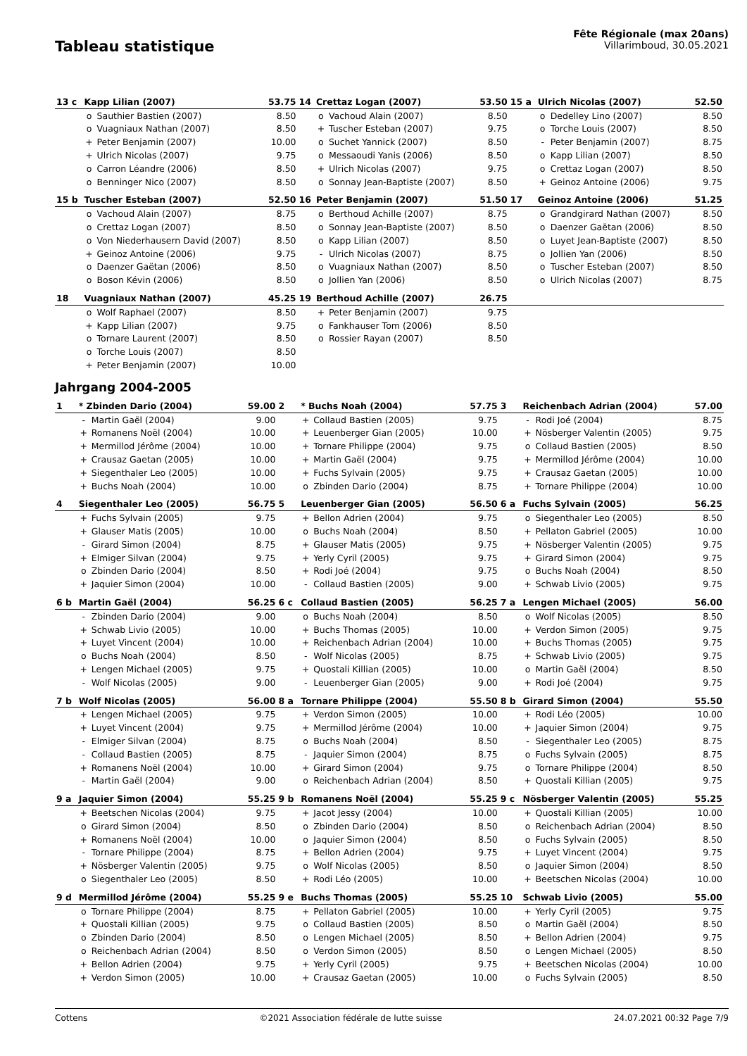Tableau statistique
Fête Régionale (max 20ans)
Villarimboud, 30.05.2021
| 13 c | Kapp Lilian (2007) | | 53.75 | 14 | Crettaz Logan (2007) | | 53.50 | 15 a | Ulrich Nicolas (2007) | | 52.50 |
| | o | Sauthier Bastien (2007) | 8.50 | | o | Vachoud Alain (2007) | 8.50 | | o | Dedelley Lino (2007) | 8.50 |
| | o | Vuagniaux Nathan (2007) | 8.50 | | + | Tuscher Esteban (2007) | 9.75 | | o | Torche Louis (2007) | 8.50 |
| | + | Peter Benjamin (2007) | 10.00 | | o | Suchet Yannick (2007) | 8.50 | | - | Peter Benjamin (2007) | 8.75 |
| | + | Ulrich Nicolas (2007) | 9.75 | | o | Messaoudi Yanis (2006) | 8.50 | | o | Kapp Lilian (2007) | 8.50 |
| | o | Carron Léandre (2006) | 8.50 | | + | Ulrich Nicolas (2007) | 9.75 | | o | Crettaz Logan (2007) | 8.50 |
| | o | Benninger Nico (2007) | 8.50 | | o | Sonnay Jean-Baptiste (2007) | 8.50 | | + | Geinoz Antoine (2006) | 9.75 |
| 15 b | Tuscher Esteban (2007) | | 52.50 | 16 | Peter Benjamin (2007) | | 51.50 | 17 | Geinoz Antoine (2006) | | 51.25 |
| | o | Vachoud Alain (2007) | 8.75 | | o | Berthoud Achille (2007) | 8.75 | | o | Grandgirard Nathan (2007) | 8.50 |
| | o | Crettaz Logan (2007) | 8.50 | | o | Sonnay Jean-Baptiste (2007) | 8.50 | | o | Daenzer Gaëtan (2006) | 8.50 |
| | o | Von Niederhausern David (2007) | 8.50 | | o | Kapp Lilian (2007) | 8.50 | | o | Luyet Jean-Baptiste (2007) | 8.50 |
| | + | Geinoz Antoine (2006) | 9.75 | | - | Ulrich Nicolas (2007) | 8.75 | | o | Jollien Yan (2006) | 8.50 |
| | o | Daenzer Gaëtan (2006) | 8.50 | | o | Vuagniaux Nathan (2007) | 8.50 | | o | Tuscher Esteban (2007) | 8.50 |
| | o | Boson Kévin (2006) | 8.50 | | o | Jollien Yan (2006) | 8.50 | | o | Ulrich Nicolas (2007) | 8.75 |
| 18 | Vuagniaux Nathan (2007) | | 45.25 | 19 | Berthoud Achille (2007) | | 26.75 | | | | |
| | o | Wolf Raphael (2007) | 8.50 | | + | Peter Benjamin (2007) | 9.75 | | | | |
| | + | Kapp Lilian (2007) | 9.75 | | o | Fankhauser Tom (2006) | 8.50 | | | | |
| | o | Tornare Laurent (2007) | 8.50 | | o | Rossier Rayan (2007) | 8.50 | | | | |
| | o | Torche Louis (2007) | 8.50 | | | | | | | | |
| | + | Peter Benjamin (2007) | 10.00 | | | | | | | | |
Jahrgang 2004-2005
| 1 | * Zbinden Dario (2004) | | 59.00 | 2 | * Buchs Noah (2004) | | 57.75 | 3 | Reichenbach Adrian (2004) | | 57.00 |
| | - | Martin Gaël (2004) | 9.00 | | + | Collaud Bastien (2005) | 9.75 | | - | Rodi Joé (2004) | 8.75 |
| | + | Romanens Noël (2004) | 10.00 | | + | Leuenberger Gian (2005) | 10.00 | | + | Nösberger Valentin (2005) | 9.75 |
| | + | Mermillod Jérôme (2004) | 10.00 | | + | Tornare Philippe (2004) | 9.75 | | o | Collaud Bastien (2005) | 8.50 |
| | + | Crausaz Gaetan (2005) | 10.00 | | + | Martin Gaël (2004) | 9.75 | | + | Mermillod Jérôme (2004) | 10.00 |
| | + | Siegenthaler Leo (2005) | 10.00 | | + | Fuchs Sylvain (2005) | 9.75 | | + | Crausaz Gaetan (2005) | 10.00 |
| | + | Buchs Noah (2004) | 10.00 | | o | Zbinden Dario (2004) | 8.75 | | + | Tornare Philippe (2004) | 10.00 |
| 4 | Siegenthaler Leo (2005) | | 56.75 | 5 | Leuenberger Gian (2005) | | 56.50 | 6 a | Fuchs Sylvain (2005) | | 56.25 |
| | + | Fuchs Sylvain (2005) | 9.75 | | + | Bellon Adrien (2004) | 9.75 | | o | Siegenthaler Leo (2005) | 8.50 |
| | + | Glauser Matis (2005) | 10.00 | | o | Buchs Noah (2004) | 8.50 | | + | Pellaton Gabriel (2005) | 10.00 |
| | - | Girard Simon (2004) | 8.75 | | + | Glauser Matis (2005) | 9.75 | | + | Nösberger Valentin (2005) | 9.75 |
| | + | Elmiger Silvan (2004) | 9.75 | | + | Yerly Cyril (2005) | 9.75 | | + | Girard Simon (2004) | 9.75 |
| | o | Zbinden Dario (2004) | 8.50 | | + | Rodi Joé (2004) | 9.75 | | o | Buchs Noah (2004) | 8.50 |
| | + | Jaquier Simon (2004) | 10.00 | | - | Collaud Bastien (2005) | 9.00 | | + | Schwab Livio (2005) | 9.75 |
| 6 b | Martin Gaël (2004) | | 56.25 | 6 c | Collaud Bastien (2005) | | 56.25 | 7 a | Lengen Michael (2005) | | 56.00 |
| | - | Zbinden Dario (2004) | 9.00 | | o | Buchs Noah (2004) | 8.50 | | o | Wolf Nicolas (2005) | 8.50 |
| | + | Schwab Livio (2005) | 10.00 | | + | Buchs Thomas (2005) | 10.00 | | + | Verdon Simon (2005) | 9.75 |
| | + | Luyet Vincent (2004) | 10.00 | | + | Reichenbach Adrian (2004) | 10.00 | | + | Buchs Thomas (2005) | 9.75 |
| | o | Buchs Noah (2004) | 8.50 | | - | Wolf Nicolas (2005) | 8.75 | | + | Schwab Livio (2005) | 9.75 |
| | + | Lengen Michael (2005) | 9.75 | | + | Quostali Killian (2005) | 10.00 | | o | Martin Gaël (2004) | 8.50 |
| | - | Wolf Nicolas (2005) | 9.00 | | - | Leuenberger Gian (2005) | 9.00 | | + | Rodi Joé (2004) | 9.75 |
| 7 b | Wolf Nicolas (2005) | | 56.00 | 8 a | Tornare Philippe (2004) | | 55.50 | 8 b | Girard Simon (2004) | | 55.50 |
| | + | Lengen Michael (2005) | 9.75 | | + | Verdon Simon (2005) | 10.00 | | + | Rodi Léo (2005) | 10.00 |
| | + | Luyet Vincent (2004) | 9.75 | | + | Mermillod Jérôme (2004) | 10.00 | | + | Jaquier Simon (2004) | 9.75 |
| | - | Elmiger Silvan (2004) | 8.75 | | o | Buchs Noah (2004) | 8.50 | | - | Siegenthaler Leo (2005) | 8.75 |
| | - | Collaud Bastien (2005) | 8.75 | | - | Jaquier Simon (2004) | 8.75 | | o | Fuchs Sylvain (2005) | 8.75 |
| | + | Romanens Noël (2004) | 10.00 | | + | Girard Simon (2004) | 9.75 | | o | Tornare Philippe (2004) | 8.50 |
| | - | Martin Gaël (2004) | 9.00 | | o | Reichenbach Adrian (2004) | 8.50 | | + | Quostali Killian (2005) | 9.75 |
| 9 a | Jaquier Simon (2004) | | 55.25 | 9 b | Romanens Noël (2004) | | 55.25 | 9 c | Nösberger Valentin (2005) | | 55.25 |
| | + | Beetschen Nicolas (2004) | 9.75 | | + | Jacot Jessy (2004) | 10.00 | | + | Quostali Killian (2005) | 10.00 |
| | o | Girard Simon (2004) | 8.50 | | o | Zbinden Dario (2004) | 8.50 | | o | Reichenbach Adrian (2004) | 8.50 |
| | + | Romanens Noël (2004) | 10.00 | | o | Jaquier Simon (2004) | 8.50 | | o | Fuchs Sylvain (2005) | 8.50 |
| | - | Tornare Philippe (2004) | 8.75 | | + | Bellon Adrien (2004) | 9.75 | | + | Luyet Vincent (2004) | 9.75 |
| | + | Nösberger Valentin (2005) | 9.75 | | o | Wolf Nicolas (2005) | 8.50 | | o | Jaquier Simon (2004) | 8.50 |
| | o | Siegenthaler Leo (2005) | 8.50 | | + | Rodi Léo (2005) | 10.00 | | + | Beetschen Nicolas (2004) | 10.00 |
| 9 d | Mermillod Jérôme (2004) | | 55.25 | 9 e | Buchs Thomas (2005) | | 55.25 | 10 | Schwab Livio (2005) | | 55.00 |
| | o | Tornare Philippe (2004) | 8.75 | | + | Pellaton Gabriel (2005) | 10.00 | | + | Yerly Cyril (2005) | 9.75 |
| | + | Quostali Killian (2005) | 9.75 | | o | Collaud Bastien (2005) | 8.50 | | o | Martin Gaël (2004) | 8.50 |
| | o | Zbinden Dario (2004) | 8.50 | | o | Lengen Michael (2005) | 8.50 | | + | Bellon Adrien (2004) | 9.75 |
| | o | Reichenbach Adrian (2004) | 8.50 | | o | Verdon Simon (2005) | 8.50 | | o | Lengen Michael (2005) | 8.50 |
| | + | Bellon Adrien (2004) | 9.75 | | + | Yerly Cyril (2005) | 9.75 | | + | Beetschen Nicolas (2004) | 10.00 |
| | + | Verdon Simon (2005) | 10.00 | | + | Crausaz Gaetan (2005) | 10.00 | | o | Fuchs Sylvain (2005) | 8.50 |
Cottens ©2021 Association fédérale de lutte suisse 24.07.2021 00:32 Page 7/9